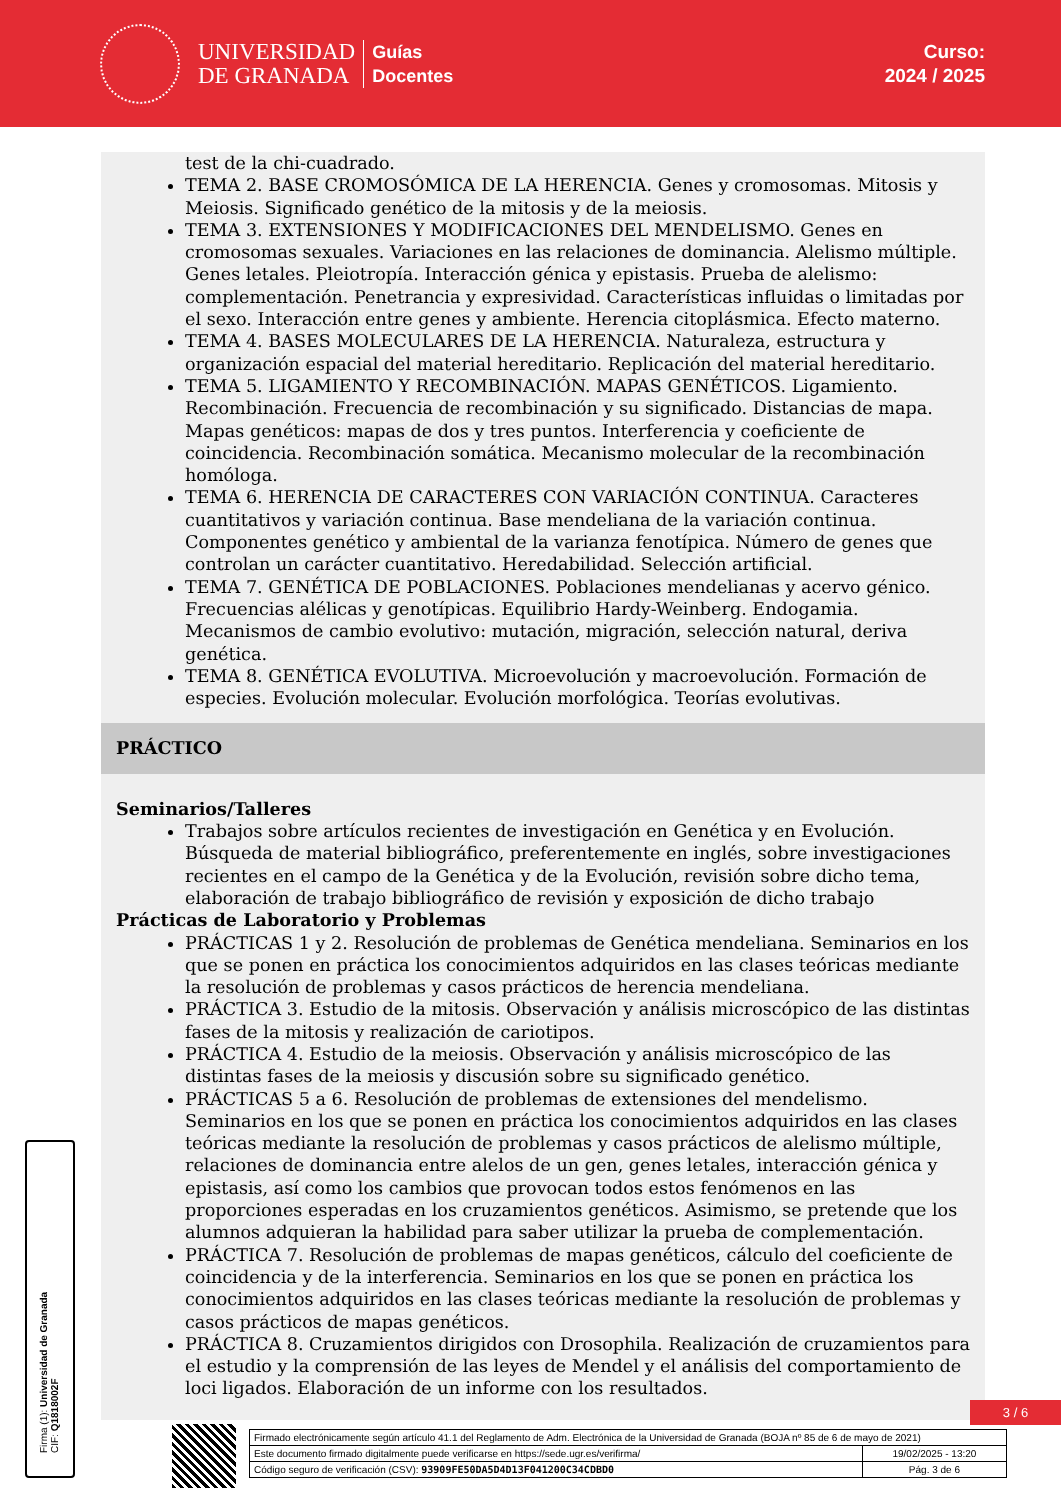UNIVERSIDAD
DE GRANADA
Guías
Docentes
Curso:
2024 / 2025
test de la chi-cuadrado.
TEMA 2. BASE CROMOSÓMICA DE LA HERENCIA. Genes y cromosomas. Mitosis y Meiosis. Significado genético de la mitosis y de la meiosis.
TEMA 3. EXTENSIONES Y MODIFICACIONES DEL MENDELISMO. Genes en cromosomas sexuales. Variaciones en las relaciones de dominancia. Alelismo múltiple. Genes letales. Pleiotropía. Interacción génica y epistasis. Prueba de alelismo: complementación. Penetrancia y expresividad. Características influidas o limitadas por el sexo. Interacción entre genes y ambiente. Herencia citoplásmica. Efecto materno.
TEMA 4. BASES MOLECULARES DE LA HERENCIA. Naturaleza, estructura y organización espacial del material hereditario. Replicación del material hereditario.
TEMA 5. LIGAMIENTO Y RECOMBINACIÓN. MAPAS GENÉTICOS. Ligamiento. Recombinación. Frecuencia de recombinación y su significado. Distancias de mapa. Mapas genéticos: mapas de dos y tres puntos. Interferencia y coeficiente de coincidencia. Recombinación somática. Mecanismo molecular de la recombinación homóloga.
TEMA 6. HERENCIA DE CARACTERES CON VARIACIÓN CONTINUA. Caracteres cuantitativos y variación continua. Base mendeliana de la variación continua. Componentes genético y ambiental de la varianza fenotípica. Número de genes que controlan un carácter cuantitativo. Heredabilidad. Selección artificial.
TEMA 7. GENÉTICA DE POBLACIONES. Poblaciones mendelianas y acervo génico. Frecuencias alélicas y genotípicas. Equilibrio Hardy-Weinberg. Endogamia. Mecanismos de cambio evolutivo: mutación, migración, selección natural, deriva genética.
TEMA 8. GENÉTICA EVOLUTIVA. Microevolución y macroevolución. Formación de especies. Evolución molecular. Evolución morfológica. Teorías evolutivas.
PRÁCTICO
Seminarios/Talleres
Trabajos sobre artículos recientes de investigación en Genética y en Evolución. Búsqueda de material bibliográfico, preferentemente en inglés, sobre investigaciones recientes en el campo de la Genética y de la Evolución, revisión sobre dicho tema, elaboración de trabajo bibliográfico de revisión y exposición de dicho trabajo
Prácticas de Laboratorio y Problemas
PRÁCTICAS 1 y 2. Resolución de problemas de Genética mendeliana. Seminarios en los que se ponen en práctica los conocimientos adquiridos en las clases teóricas mediante la resolución de problemas y casos prácticos de herencia mendeliana.
PRÁCTICA 3. Estudio de la mitosis. Observación y análisis microscópico de las distintas fases de la mitosis y realización de cariotipos.
PRÁCTICA 4. Estudio de la meiosis. Observación y análisis microscópico de las distintas fases de la meiosis y discusión sobre su significado genético.
PRÁCTICAS 5 a 6. Resolución de problemas de extensiones del mendelismo. Seminarios en los que se ponen en práctica los conocimientos adquiridos en las clases teóricas mediante la resolución de problemas y casos prácticos de alelismo múltiple, relaciones de dominancia entre alelos de un gen, genes letales, interacción génica y epistasis, así como los cambios que provocan todos estos fenómenos en las proporciones esperadas en los cruzamientos genéticos. Asimismo, se pretende que los alumnos adquieran la habilidad para saber utilizar la prueba de complementación.
PRÁCTICA 7. Resolución de problemas de mapas genéticos, cálculo del coeficiente de coincidencia y de la interferencia. Seminarios en los que se ponen en práctica los conocimientos adquiridos en las clases teóricas mediante la resolución de problemas y casos prácticos de mapas genéticos.
PRÁCTICA 8. Cruzamientos dirigidos con Drosophila. Realización de cruzamientos para el estudio y la comprensión de las leyes de Mendel y el análisis del comportamiento de loci ligados. Elaboración de un informe con los resultados.
Firma (1): Universidad de Granada
CIF: Q1818002F
3 / 6
| Firmado electrónicamente según artículo 41.1 del Reglamento de Adm. Electrónica de la Universidad de Granada (BOJA nº 85 de 6 de mayo de 2021) | |
| Este documento firmado digitalmente puede verificarse en https://sede.ugr.es/verifirma/ | 19/02/2025 - 13:20 |
| Código seguro de verificación (CSV): 93909FE50DA5D4D13F041200C34CDBD0 | Pág. 3 de 6 |